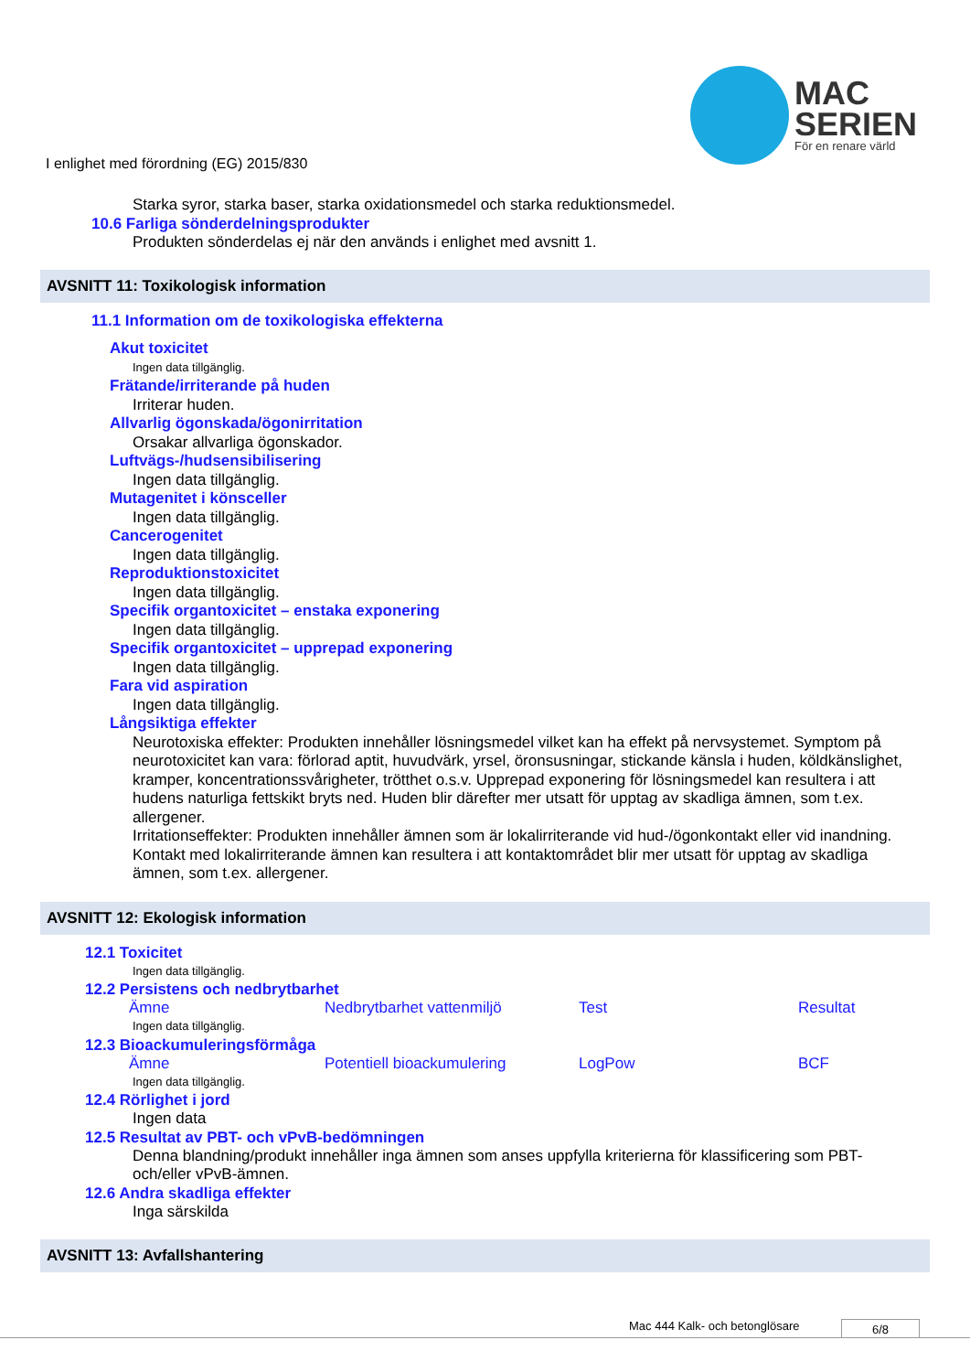MAC
SERIEN
För en renare värld
I enlighet med förordning (EG) 2015/830
Starka syror, starka baser, starka oxidationsmedel och starka reduktionsmedel.
10.6 Farliga sönderdelningsprodukter
Produkten sönderdelas ej när den används i enlighet med avsnitt 1.
AVSNITT 11: Toxikologisk information
11.1 Information om de toxikologiska effekterna
Akut toxicitet
Ingen data tillgänglig.
Frätande/irriterande på huden
Irriterar huden.
Allvarlig ögonskada/ögonirritation
Orsakar allvarliga ögonskador.
Luftvägs-/hudsensibilisering
Ingen data tillgänglig.
Mutagenitet i könsceller
Ingen data tillgänglig.
Cancerogenitet
Ingen data tillgänglig.
Reproduktionstoxicitet
Ingen data tillgänglig.
Specifik organtoxicitet – enstaka exponering
Ingen data tillgänglig.
Specifik organtoxicitet – upprepad exponering
Ingen data tillgänglig.
Fara vid aspiration
Ingen data tillgänglig.
Långsiktiga effekter
Neurotoxiska effekter: Produkten innehåller lösningsmedel vilket kan ha effekt på nervsystemet. Symptom på neurotoxicitet kan vara: förlorad aptit, huvudvärk, yrsel, öronsusningar, stickande känsla i huden, köldkänslighet, kramper, koncentrationssvårigheter, trötthet o.s.v. Upprepad exponering för lösningsmedel kan resultera i att hudens naturliga fettskikt bryts ned. Huden blir därefter mer utsatt för upptag av skadliga ämnen, som t.ex. allergener.
Irritationseffekter: Produkten innehåller ämnen som är lokalirriterande vid hud-/ögonkontakt eller vid inandning. Kontakt med lokalirriterande ämnen kan resultera i att kontaktområdet blir mer utsatt för upptag av skadliga ämnen, som t.ex. allergener.
AVSNITT 12: Ekologisk information
12.1 Toxicitet
Ingen data tillgänglig.
12.2 Persistens och nedbrytbarhet
| Ämne | Nedbrytbarhet vattenmiljö | Test | Resultat |
| --- | --- | --- | --- |
Ingen data tillgänglig.
12.3 Bioackumuleringsförmåga
| Ämne | Potentiell bioackumulering | LogPow | BCF |
| --- | --- | --- | --- |
Ingen data tillgänglig.
12.4 Rörlighet i jord
Ingen data
12.5 Resultat av PBT- och vPvB-bedömningen
Denna blandning/produkt innehåller inga ämnen som anses uppfylla kriterierna för klassificering som PBT- och/eller vPvB-ämnen.
12.6 Andra skadliga effekter
Inga särskilda
AVSNITT 13: Avfallshantering
Mac 444 Kalk- och betonglösare 6/8